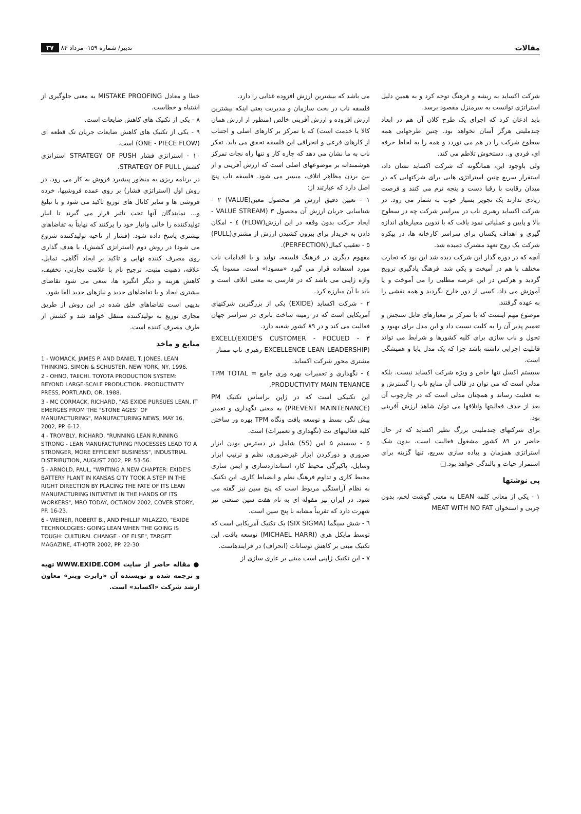مقالات تدبیر/ شماره ۱۵۹- مرداد ۸۴ ۳۷
شرکت اکساید به ریشه و فرهنگ توجه کرد و به همین دلیل استراتژی توانست به سرمنزل مقصود برسد.
باید اذعان کرد که اجرای یک طرح کلان آن هم در ابعاد چندملیتی هرگز آسان نخواهد بود. چنین طرحهایی همه سطوح شرکت را در هم می نوردد و همه را به لحاظ حرفه ای، فردی و.. دستخوش تلاطم می کند.
ولی باوجود این، همانگونه که شرکت اکساید نشان داد، استقرار سریع چنین استراتژی هایی برای شرکتهایی که در میدان رقابت با رقبا دست و پنجه نرم می کنند و فرصت زیادی ندارند یک تجویز بسیار خوب به شمار می رود. در شرکت اکساید رهبری ناب در سراسر شرکت چه در سطوح بالا و پایین و عملیاتی نمود یافت که با تدوین معیارهای اندازه گیری و اهداف یکسان برای سراسر کارخانه ها، در پیکره شرکت یک روح تعهد مشترک دمیده شد.
آنچه که در دوره گذار این شرکت دیده شد این بود که تجارب مختلف با هم در آمیخت و یکی شد. فرهنگ یادگیری ترویج گردید و هرکس در این عرصه مطلبی را می آموخت و یا آموزش می داد، کسی از دور خارج نگردید و همه نقشی را به عهده گرفتند.
موضوع مهم اینست که با تمرکز بر معیارهای قابل سنجش و تعمیم پذیر آن را به کلیت نسبت داد و این مدل برای بهبود و تحول و ناب سازی برای کلیه کشورها و شرایط می تواند قابلیت اجرایی داشته باشد چرا که یک مدل پایا و همیشگی است.
سیستم اکسل تنها خاص و ویژه شرکت اکساید نیست. بلکه مدلی است که می توان در قالب آن منابع ناب را گسترش و به فعلیت رساند و همچنان مدلی است که در چارچوب آن بعد از حذف فعالیتها واتلافها می توان شاهد ارزش آفرینی بود.
برای شرکتهای چندملیتی بزرگ نظیر اکساید که در حال حاضر در ۸۹ کشور مشغول فعالیت است، بدون شک استراتژی همزمان و پیاده سازی سریع، تنها گزینه برای استمرار حیات و بالندگی خواهد بود.□
پی نوشتها
۱ - یکی از معانی کلمه LEAN به معنی گوشت لخم، بدون چربی و استخوان MEAT WITH NO FAT
می باشد که بیشترین ارزش افزوده غذایی را دارد.
فلسفه ناب در بحث سازمان و مدیریت یعنی اینکه بیشترین ارزش افزوده و ارزش آفرینی خالص (منظور از ارزش همان کالا یا خدمت است) که با تمرکز بر کارهای اصلی و اجتناب از کارهای فرعی و انحرافی این فلسفه تحقق می یابد. تفکر ناب به ما نشان می دهد که چاره کار و تنها راه نجات تمرکز هوشمندانه بر موضوعهای اصلی است که ارزش آفرینی و از بین بردن مظاهر اتلاف، میسر می شود. فلسفه ناب پنج اصل دارد که عبارتند از:
۱ - تعیین دقیق ارزش هر محصول معین(VALUE) ۲ - شناسایی جریان ارزش آن محصول VALUE STREAM) ۳ - ایجاد حرکت بدون وقفه در این ارزش(FLOW) ٤ - امکان دادن به خریدار برای بیرون کشیدن ارزش از مشتری(PULL) ۵ - تعقیب کمال(PERFECTION).
مفهوم دیگری در فرهنگ فلسفه، تولید و یا اقدامات ناب مورد استفاده قرار می گیرد «مسودا» است. مسودا یک واژه ژاپنی می باشد که در فارسی به معنی اتلاف است و باید با آن مبارزه کرد.
۲ - شرکت اکساید (EXIDE) یکی از بزرگترین شرکتهای آمریکایی است که در زمینه ساخت باتری در سراسر جهان فعالیت می کند و در ۸۹ کشور شعبه دارد.
۳ - EXCELL(EXIDE'S CUSTOMER - FOCUED EXCELLENCE LEAN LEADERSHIP) رهبری ناب ممتاز - مشتری محور شرکت اکساید.
٤ - نگهداری و تعمیرات بهره وری جامع = TPM TOTAL PRODUCTIVITY MAIN TENANCE.
این تکنیکی است که در ژاپن براساس تکنیک PM (PREVENT MAINTENANCE) به معنی نگهداری و تعمیر پیش نگر، بسط و توسعه یافت ونگاه TPM بهره ور ساختن کلیه فعالیتهای نت (نگهداری و تعمیرات) است.
۵ - سیستم ۵ اس (5S) شامل در دسترس بودن ابزار ضروری و دورکردن ابزار غیرضروری، نظم و ترتیب ابزار وسایل، پاکیزگی محیط کار، استانداردسازی و ایمن سازی محیط کاری و تداوم فرهنگ نظم و انضباط کاری. این تکنیک به نظام آراستگی مربوط است که پنج سین نیز گفته می شود. در ایران نیز مقوله ای به نام هفت سین صنعتی نیز شهرت دارد که تقریباً مشابه با پنج سین است.
٦ - شش سیگما (SIX SIGMA) یک تکنیک آمریکایی است که توسط مایکل هری (MICHAEL HARRI) توسعه یافت. این تکنیک مبنی بر کاهش نوسانات (انحراف) در فرایندهاست.
۷ - این تکنیک ژاپنی است مبنی بر عاری سازی از
خطا و معادل MISTAKE PROOFING به معنی جلوگیری از اشتباه و خطاست.
۸ - یکی از تکنیک های کاهش ضایعات است.
۹ - یکی از تکنیک های کاهش ضایعات جریان تک قطعه ای (ONE - PIECE FLOW) است.
۱۰ - استراتژی فشار STRATEGY OF PUSH استراتژی کشش STRATEGY OF PULL.
در برنامه ریزی به منظور پیشبرد فروش به کار می رود. در روش اول (استراتژی فشار) بر روی عمده فروشیها، خرده فروشی ها و سایر کانال های توزیع تاکید می شود و با تبلیغ و... نمایندگان آنها تحت تاثیر قرار می گیرند تا انبار تولیدکننده را خالی وانبار خود را پرکنند که نهایتاً به تقاضاهای بیشتری پاسخ داده شود. (فشار از ناحیه تولیدکننده شروع می شود) در روش دوم (استراتژی کشش)، با هدف گذاری روی مصرف کننده نهایی و تاکید بر ایجاد آگاهی، تمایل، علاقه، ذهنیت مثبت، ترجیح نام با علامت تجارتی، تخفیف، کاهش هزینه و دیگر انگیزه ها، سعی می شود تقاضای بیشتری ایجاد و یا تقاضاهای جدید و نیازهای جدید القا شود.
بدیهی است تقاضاهای خلق شده در این روش از طریق مجاری توزیع به تولیدکننده منتقل خواهد شد و کشش از طرف مصرف کننده است.
منابع و ماخذ
1 - WOMACK, JAMES P. AND DANIEL T. JONES. LEAN THINKING. SIMON & SCHUSTER, NEW YORK, NY, 1996.
2 - OHNO, TAIICHI. TOYOTA PRODUCTION SYSTEM: BEYOND LARGE-SCALE PRODUCTION. PRODUCTIVITY PRESS, PORTLAND, OR, 1988.
3 - MC CORMACK, RICHARD, "AS EXIDE PURSUES LEAN, IT EMERGES FROM THE "STONE AGES" OF MANUFACTURING", MANUFACTURING NEWS, MAY 16, 2002, PP. 6-12.
4 - TROMBLY, RICHARD, "RUNNING LEAN RUNNING STRONG - LEAN MANUFACTURING PROCESSES LEAD TO A STRONGER, MORE EFFICIENT BUSINESS", INDUSTRIAL DISTRIBUTION, AUGUST 2002, PP. 53-56.
5 - ARNOLD, PAUL, "WRITING A NEW CHAPTER: EXIDE'S BATTERY PLANT IN KANSAS CITY TOOK A STEP IN THE RIGHT DIRECTION BY PLACING THE FATE OF ITS LEAN MANUFACTURING INITIATIVE IN THE HANDS OF ITS WORKERS", MRO TODAY, OCT/NOV 2002, COVER STORY, PP. 16-23.
6 - WEINER, ROBERT B., AND PHILLIP MILAZZO, "EXIDE TECHNOLOGIES: GOING LEAN WHEN THE GOING IS TOUGH: CULTURAL CHANGE - OF ELSE", TARGET MAGAZINE, 4THQTR 2002, PP. 22-30.
● مقاله حاضر از سایت WWW.EXIDE.COM تهیه و ترجمه شده و نویسنده آن «رابرت وینر» معاون ارشد شرکت «اکساید» است.